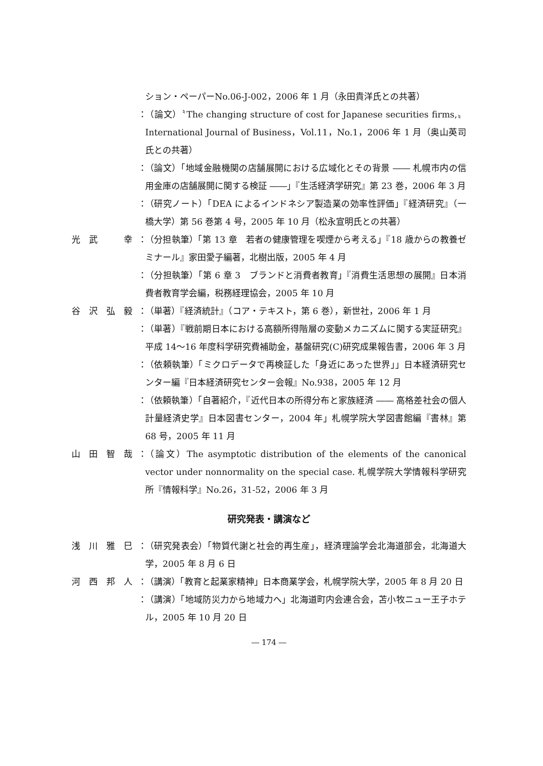ション・ペーパーNo.06-J-002，2006 年 1 月（永田貴洋氏との共著）
：
（論文）〝The changing structure of cost for Japanese securities firms,〟International Journal of Business，Vol.11，No.1，2006 年 1 月（奥山英司氏との共著）
：
（論文）「地域金融機関の店舗展開における広域化とその背景 ―― 札幌市内の信用金庫の店舗展開に関する検証 ――」『生活経済学研究』第 23 巻，2006 年 3 月
：
（研究ノート）「DEA によるインドネシア製造業の効率性評価」『経済研究』（一橋大学）第 56 巻第 4 号，2005 年 10 月（松永宣明氏との共著）
光　武　　　幸 ：
（分担執筆）「第 13 章　若者の健康管理を喫煙から考える」『18 歳からの教養ゼミナール』家田愛子編著，北樹出版，2005 年 4 月
：
（分担執筆）「第 6 章 3　ブランドと消費者教育」『消費生活思想の展開』日本消費者教育学会編，税務経理協会，2005 年 10 月
谷　沢　弘　毅 ：
（単著）『経済統計』（コア・テキスト，第 6 巻），新世社，2006 年 1 月
：
（単著）『戦前期日本における高額所得階層の変動メカニズムに関する実証研究』平成 14～16 年度科学研究費補助金，基盤研究(C)研究成果報告書，2006 年 3 月
：
（依頼執筆）「ミクロデータで再検証した「身近にあった世界」」日本経済研究センター編『日本経済研究センター会報』No.938，2005 年 12 月
：
（依頼執筆）「自著紹介，『近代日本の所得分布と家族経済 ―― 高格差社会の個人計量経済史学』日本図書センター，2004 年」札幌学院大学図書館編『書林』第 68 号，2005 年 11 月
山　田　智　哉 ：
（論文）The asymptotic distribution of the elements of the canonical vector under nonnormality on the special case. 札幌学院大学情報科学研究所『情報科学』No.26，31-52，2006 年 3 月
研究発表・講演など
浅　川　雅　巳 ：
（研究発表会）「物質代謝と社会的再生産」，経済理論学会北海道部会，北海道大学，2005 年 8 月 6 日
河　西　邦　人 ：
（講演）「教育と起業家精神」日本商業学会，札幌学院大学，2005 年 8 月 20 日
：
（講演）「地域防災力から地域力へ」北海道町内会連合会，苫小牧ニュー王子ホテル，2005 年 10 月 20 日
― 174 ―